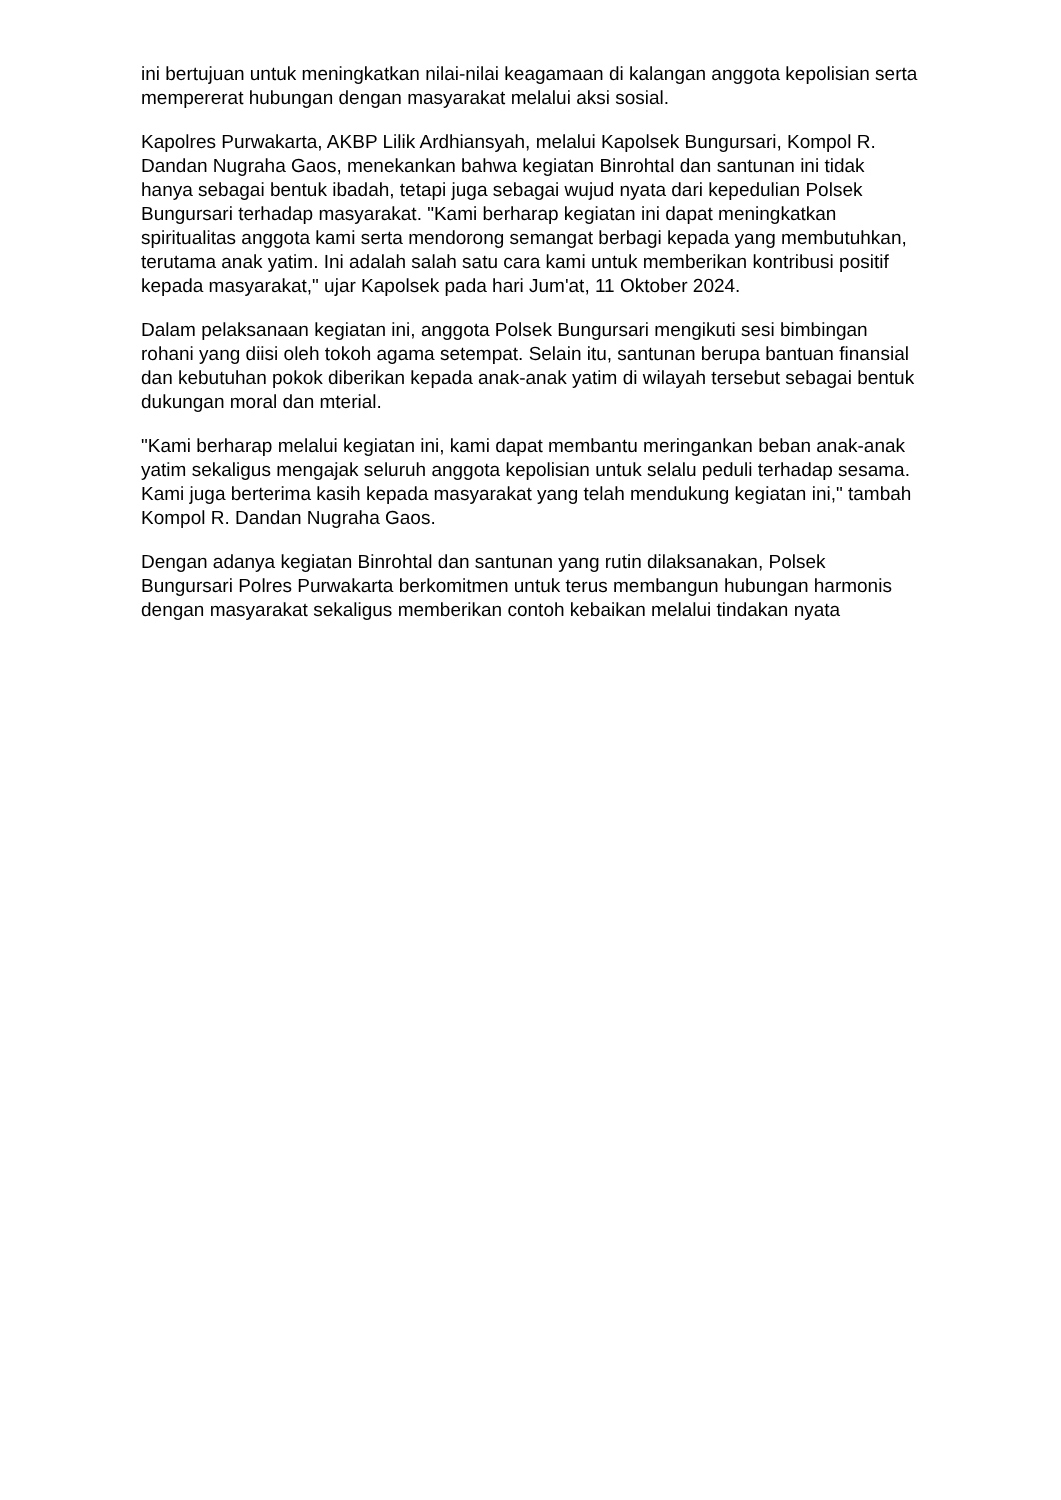ini bertujuan untuk meningkatkan nilai-nilai keagamaan di kalangan anggota kepolisian serta mempererat hubungan dengan masyarakat melalui aksi sosial.
Kapolres Purwakarta, AKBP Lilik Ardhiansyah, melalui Kapolsek Bungursari, Kompol R. Dandan Nugraha Gaos, menekankan bahwa kegiatan Binrohtal dan santunan ini tidak hanya sebagai bentuk ibadah, tetapi juga sebagai wujud nyata dari kepedulian Polsek Bungursari terhadap masyarakat. "Kami berharap kegiatan ini dapat meningkatkan spiritualitas anggota kami serta mendorong semangat berbagi kepada yang membutuhkan, terutama anak yatim. Ini adalah salah satu cara kami untuk memberikan kontribusi positif kepada masyarakat," ujar Kapolsek pada hari Jum'at, 11 Oktober 2024.
Dalam pelaksanaan kegiatan ini, anggota Polsek Bungursari mengikuti sesi bimbingan rohani yang diisi oleh tokoh agama setempat. Selain itu, santunan berupa bantuan finansial dan kebutuhan pokok diberikan kepada anak-anak yatim di wilayah tersebut sebagai bentuk dukungan moral dan mterial.
"Kami berharap melalui kegiatan ini, kami dapat membantu meringankan beban anak-anak yatim sekaligus mengajak seluruh anggota kepolisian untuk selalu peduli terhadap sesama. Kami juga berterima kasih kepada masyarakat yang telah mendukung kegiatan ini," tambah Kompol R. Dandan Nugraha Gaos.
Dengan adanya kegiatan Binrohtal dan santunan yang rutin dilaksanakan, Polsek Bungursari Polres Purwakarta berkomitmen untuk terus membangun hubungan harmonis dengan masyarakat sekaligus memberikan contoh kebaikan melalui tindakan nyata